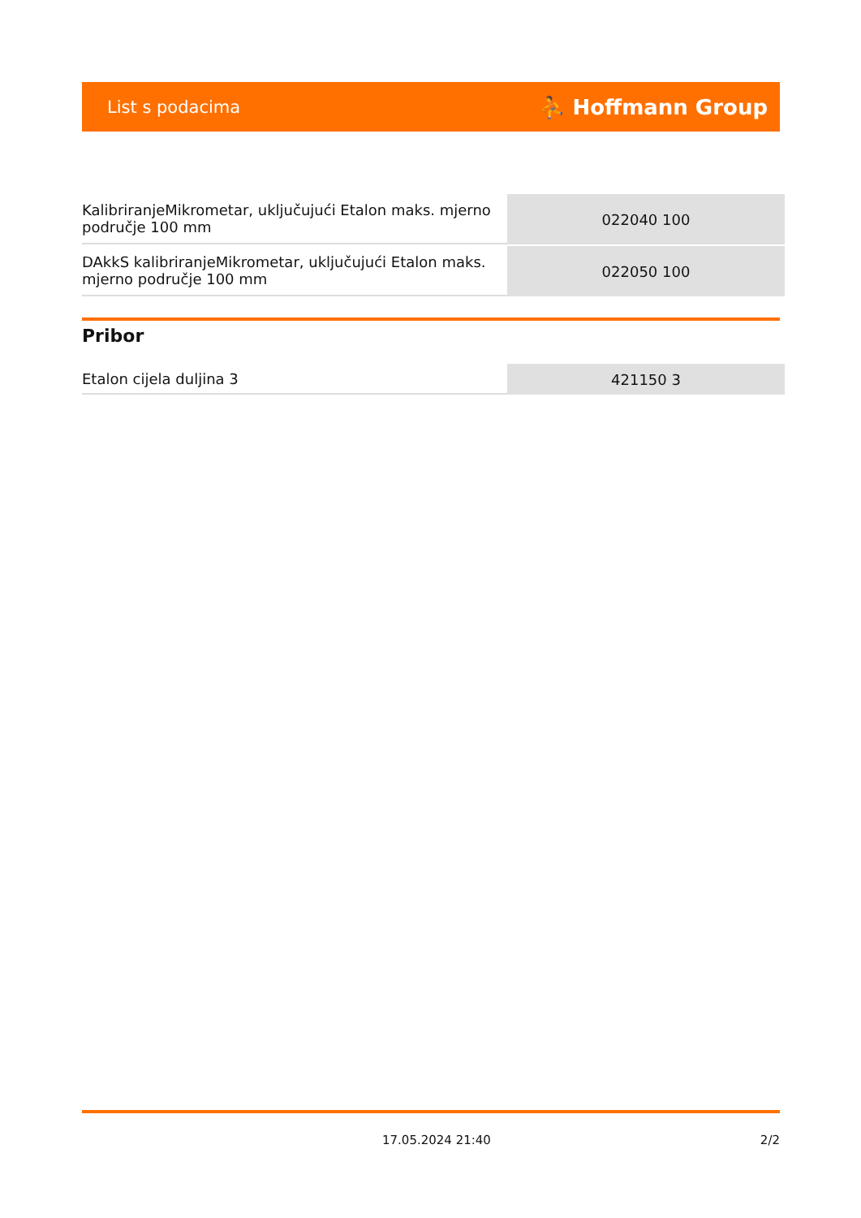List s podacima ⛹ Hoffmann Group
| KalibriranjeMikrometar, uključujući Etalon maks. mjerno područje 100 mm | 022040 100 |
| DAkkS kalibriranjeMikrometar, uključujući Etalon maks. mjerno područje 100 mm | 022050 100 |
Pribor
| Etalon cijela duljina 3 | 421150 3 |
17.05.2024 21:40 2/2